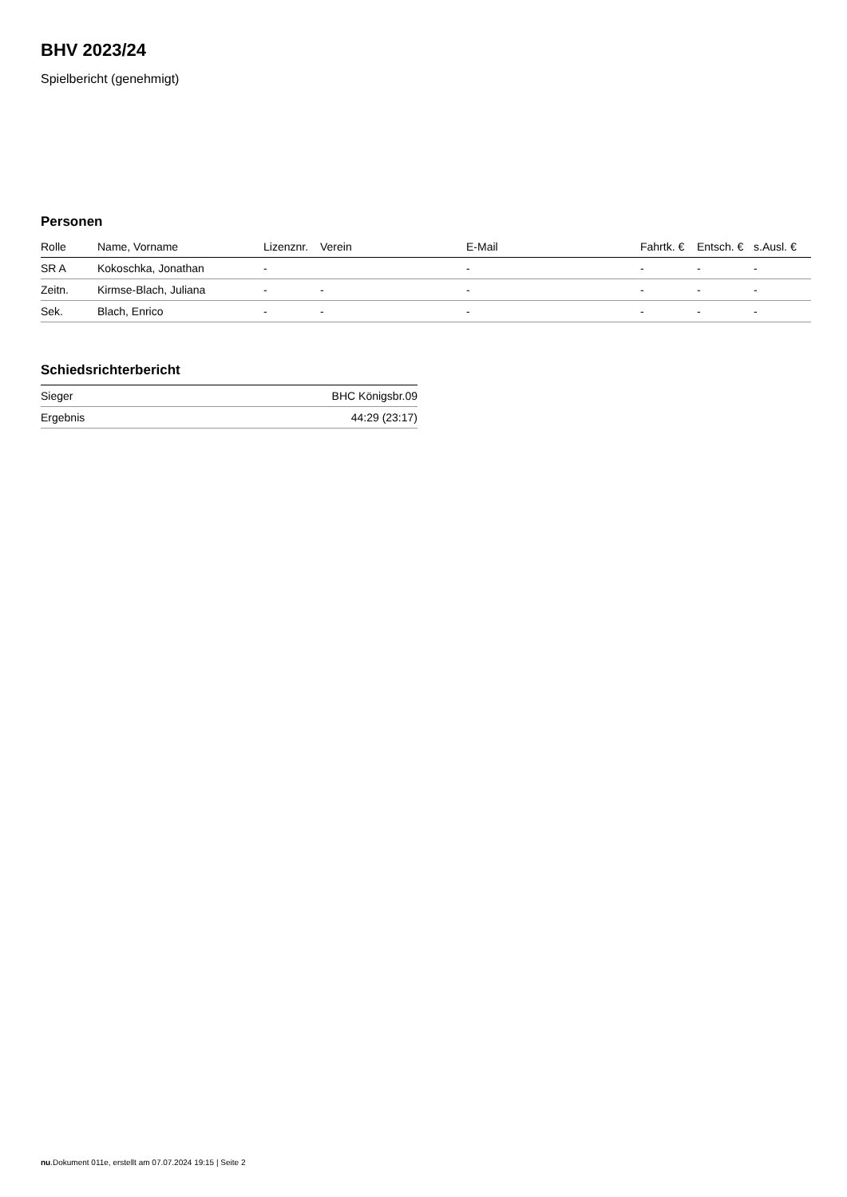BHV 2023/24
Spielbericht (genehmigt)
Personen
| Rolle | Name, Vorname | Lizenznr. | Verein | E-Mail | Fahrtk. € | Entsch. € | s.Ausl. € |
| --- | --- | --- | --- | --- | --- | --- | --- |
| SR A | Kokoschka, Jonathan | - | | - | - | - | - |
| Zeitn. | Kirmse-Blach, Juliana | - | - | - | - | - | - |
| Sek. | Blach, Enrico | - | - | - | - | - | - |
Schiedsrichterbericht
| Sieger | BHC Königsbr.09 |
| Ergebnis | 44:29 (23:17) |
nu.Dokument 011e, erstellt am 07.07.2024 19:15 | Seite 2